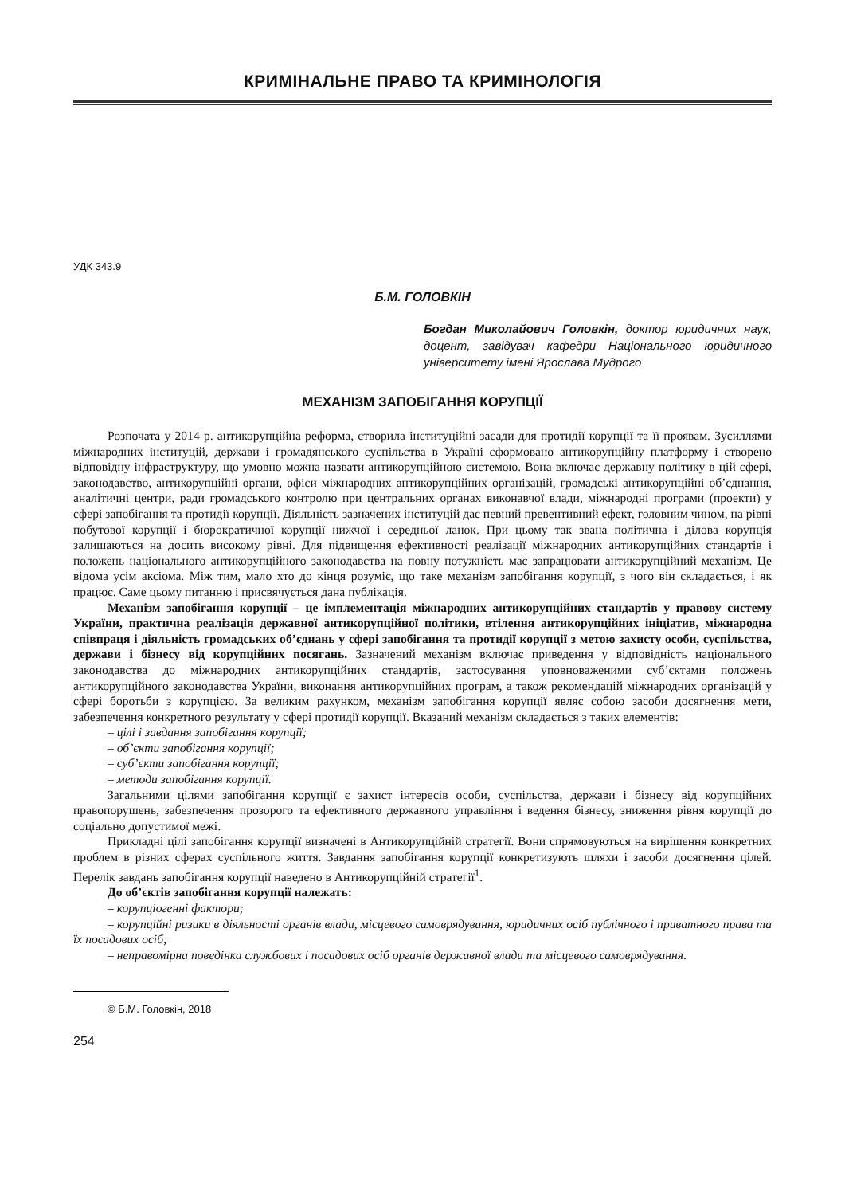КРИМІНАЛЬНЕ ПРАВО ТА КРИМІНОЛОГІЯ
УДК 343.9
Б.М. ГОЛОВКІН
Богдан Миколайович Головкін, доктор юридичних наук, доцент, завідувач кафедри Національного юридичного університету імені Ярослава Мудрого
МЕХАНІЗМ ЗАПОБІГАННЯ КОРУПЦІЇ
Розпочата у 2014 р. антикорупційна реформа, створила інституційні засади для протидії корупції та її проявам. Зусиллями міжнародних інституцій, держави і громадянського суспільства в Україні сформовано антикорупційну платформу і створено відповідну інфраструктуру, що умовно можна назвати антикорупційною системою. Вона включає державну політику в цій сфері, законодавство, антикорупційні органи, офіси міжнародних антикорупційних організацій, громадські антикорупційні об’єднання, аналітичні центри, ради громадського контролю при центральних органах виконавчої влади, міжнародні програми (проекти) у сфері запобігання та протидії корупції. Діяльність зазначених інституцій дає певний превентивний ефект, головним чином, на рівні побутової корупції і бюрократичної корупції нижчої і середньої ланок. При цьому так звана політична і ділова корупція залишаються на досить високому рівні. Для підвищення ефективності реалізації міжнародних антикорупційних стандартів і положень національного антикорупційного законодавства на повну потужність має запрацювати антикорупційний механізм. Це відома усім аксіома. Між тим, мало хто до кінця розуміє, що таке механізм запобігання корупції, з чого він складається, і як працює. Саме цьому питанню і присвячується дана публікація.
Механізм запобігання корупції – це імплементація міжнародних антикорупційних стандартів у правову систему України, практична реалізація державної антикорупційної політики, втілення антикорупційних ініціатив, міжнародна співпраця і діяльність громадських об’єднань у сфері запобігання та протидії корупції з метою захисту особи, суспільства, держави і бізнесу від корупційних посягань. Зазначений механізм включає приведення у відповідність національного законодавства до міжнародних антикорупційних стандартів, застосування уповноваженими суб’єктами положень антикорупційного законодавства України, виконання антикорупційних програм, а також рекомендацій міжнародних організацій у сфері боротьби з корупцією. За великим рахунком, механізм запобігання корупції являє собою засоби досягнення мети, забезпечення конкретного результату у сфері протидії корупції. Вказаний механізм складається з таких елементів:
– цілі і завдання запобігання корупції;
– об’єкти запобігання корупції;
– суб’єкти запобігання корупції;
– методи запобігання корупції.
Загальними цілями запобігання корупції є захист інтересів особи, суспільства, держави і бізнесу від корупційних правопорушень, забезпечення прозорого та ефективного державного управління і ведення бізнесу, зниження рівня корупції до соціально допустимої межі.
Прикладні цілі запобігання корупції визначені в Антикорупційній стратегії. Вони спрямовуються на вирішення конкретних проблем в різних сферах суспільного життя. Завдання запобігання корупції конкретизують шляхи і засоби досягнення цілей. Перелік завдань запобігання корупції наведено в Антикорупційній стратегії<sup>1</sup>.
До об’єктів запобігання корупції належать:
– корупціогенні фактори;
– корупційні ризики в діяльності органів влади, місцевого самоврядування, юридичних осіб публічного і приватного права та їх посадових осіб;
– неправомірна поведінка службових і посадових осіб органів державної влади та місцевого самоврядування.
© Б.М. Головкін, 2018
254